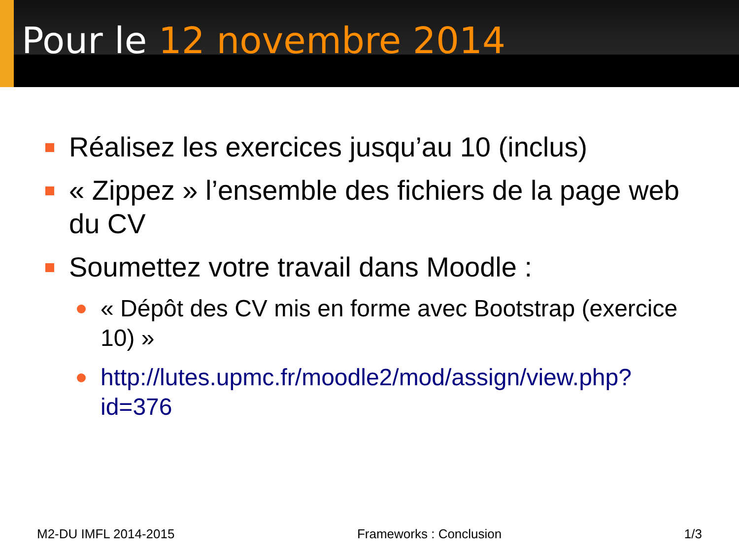Pour le 12 novembre 2014
Réalisez les exercices jusqu’au 10 (inclus)
« Zippez » l’ensemble des fichiers de la page web du CV
Soumettez votre travail dans Moodle :
« Dépôt des CV mis en forme avec Bootstrap (exercice 10) »
http://lutes.upmc.fr/moodle2/mod/assign/view.php?id=376
M2-DU IMFL 2014-2015 Frameworks : Conclusion 1/3